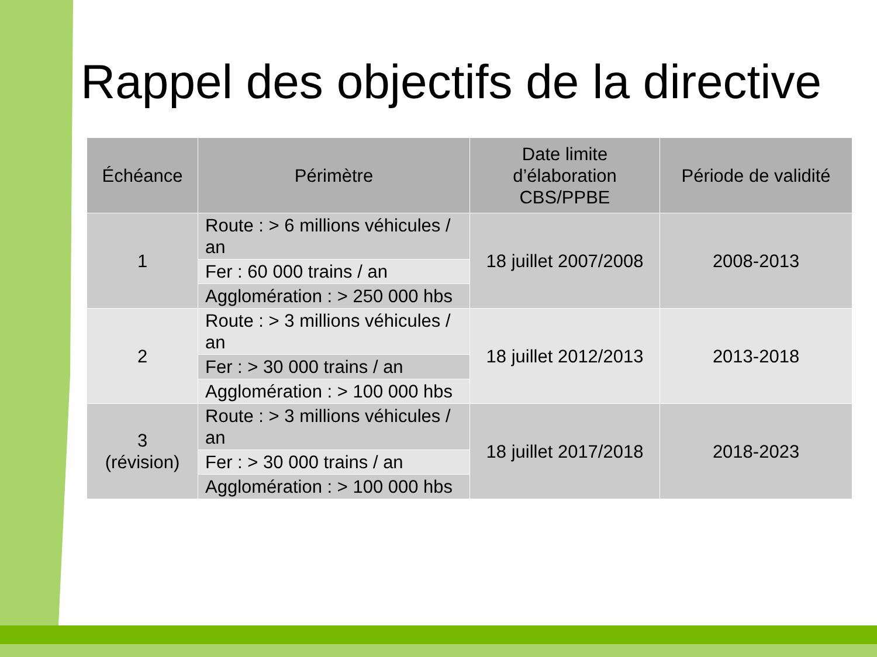Rappel des objectifs de la directive
| Échéance | Périmètre | Date limite d’élaboration CBS/PPBE | Période de validité |
| --- | --- | --- | --- |
| 1 | Route : > 6 millions véhicules / an | 18 juillet 2007/2008 | 2008-2013 |
| | Fer : 60 000 trains / an | | |
| | Agglomération : > 250 000 hbs | | |
| 2 | Route : > 3 millions véhicules / an | 18 juillet 2012/2013 | 2013-2018 |
| | Fer : > 30 000 trains / an | | |
| | Agglomération : > 100 000 hbs | | |
| 3 (révision) | Route : > 3 millions véhicules / an | 18 juillet 2017/2018 | 2018-2023 |
| | Fer : > 30 000 trains / an | | |
| | Agglomération : > 100 000 hbs | | |